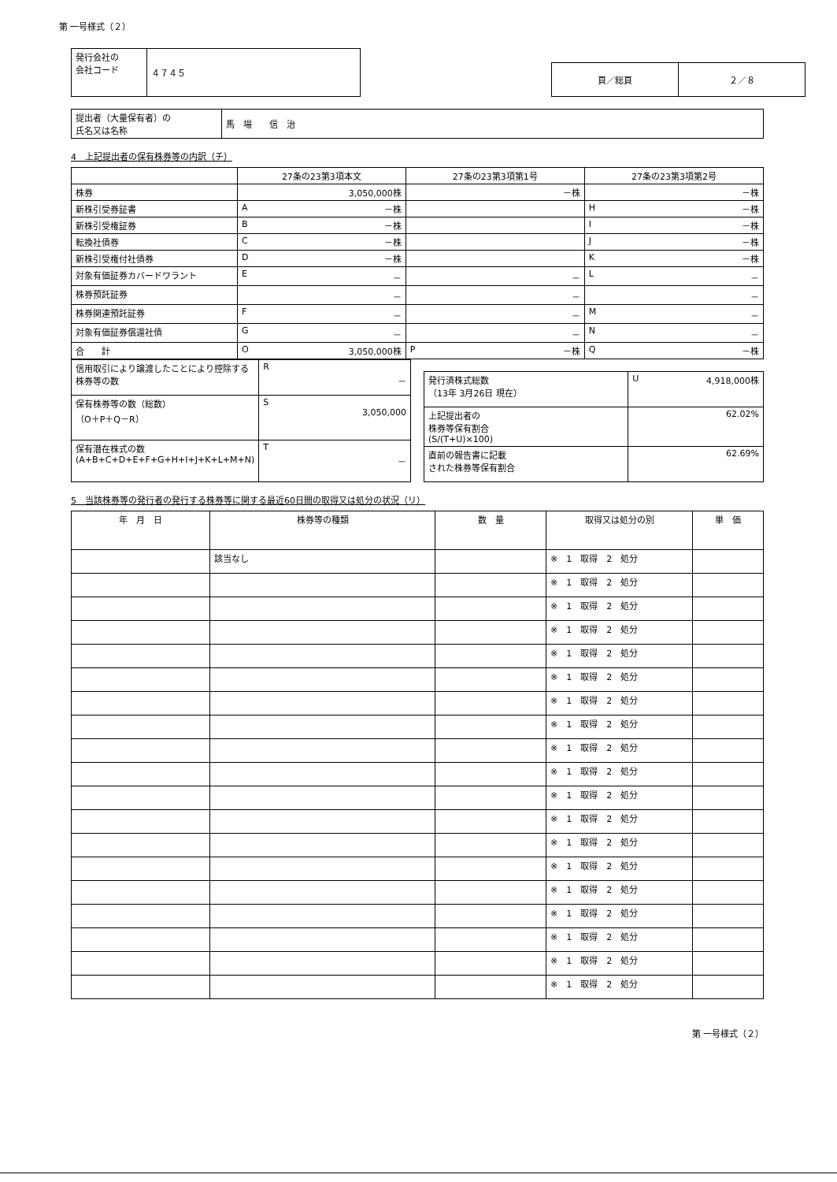第 一号様式（２）
| 発行会社の 会社コード | ４７４５ |
| 頁／総頁 | ２／８ |
| 提出者（大量保有者）の 氏名又は名称 | 馬 場 信 治 |
4　上記提出者の保有株券等の内訳（チ）
| | 27条の23第3項本文 | 27条の23第3項第1号 | 27条の23第3項第2号 |
| --- | --- | --- | --- |
| 株券 | 3,050,000株 | －株 | －株 |
| 新株引受券証書 | A －株 | | H －株 |
| 新株引受権証券 | B －株 | | I －株 |
| 転換社債券 | C －株 | | J －株 |
| 新株引受権付社債券 | D －株 | | K －株 |
| 対象有価証券カバードワラント | E － | － | L － |
| 株券預託証券 | － | － | － |
| 株券関連預託証券 | F － | － | M － |
| 対象有価証券償還社債 | G － | － | N － |
| 合 計 | O 3,050,000株 | P －株 | Q －株 |
| 信用取引により譲渡したことにより控除する株券等の数 | R － |
| 保有株券等の数（総数） （O＋P＋Q－R） | S 3,050,000 |
| 保有潜在株式の数 (A+B+C+D+E+F+G+H+I+J+K+L+M+N) | T － |
| 発行済株式総数 （13年 3月26日 現在） | U 4,918,000株 |
| 上記提出者の 株券等保有割合 (S/(T+U)×100) | 62.02% |
| 直前の報告書に記載 された株券等保有割合 | 62.69% |
5　当該株券等の発行者の発行する株券等に関する最近60日間の取得又は処分の状況（リ）
| 年 月 日 | 株券等の種類 | 数 量 | 取得又は処分の別 | 単 価 |
| --- | --- | --- | --- | --- |
| | 該当なし | | ※ 1 取得 2 処分 | |
| | | | ※ 1 取得 2 処分 | |
| | | | ※ 1 取得 2 処分 | |
| | | | ※ 1 取得 2 処分 | |
| | | | ※ 1 取得 2 処分 | |
| | | | ※ 1 取得 2 処分 | |
| | | | ※ 1 取得 2 処分 | |
| | | | ※ 1 取得 2 処分 | |
| | | | ※ 1 取得 2 処分 | |
| | | | ※ 1 取得 2 処分 | |
| | | | ※ 1 取得 2 処分 | |
| | | | ※ 1 取得 2 処分 | |
| | | | ※ 1 取得 2 処分 | |
| | | | ※ 1 取得 2 処分 | |
| | | | ※ 1 取得 2 処分 | |
| | | | ※ 1 取得 2 処分 | |
| | | | ※ 1 取得 2 処分 | |
| | | | ※ 1 取得 2 処分 | |
| | | | ※ 1 取得 2 処分 | |
第 一号様式（２）